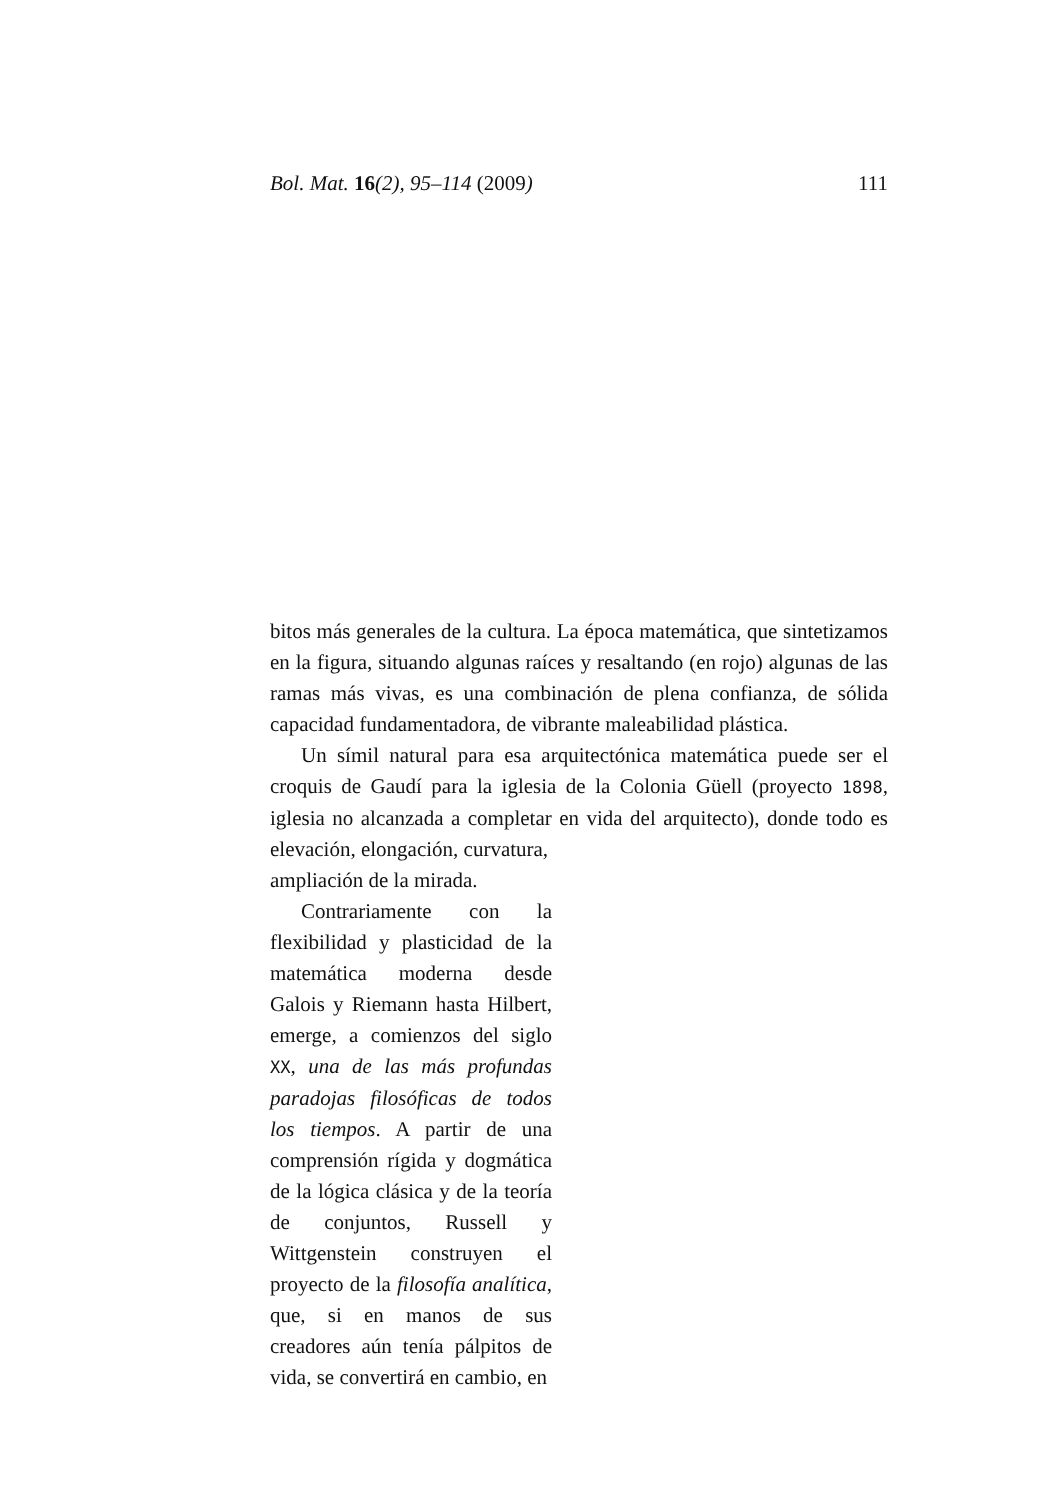Bol. Mat. 16(2), 95–114 (2009) 111
bitos más generales de la cultura. La época matemática, que sintetizamos en la figura, situando algunas raíces y resaltando (en rojo) algunas de las ramas más vivas, es una combinación de plena confianza, de sólida capacidad fundamentadora, de vibrante maleabilidad plástica.
Un símil natural para esa arquitectónica matemática puede ser el croquis de Gaudí para la iglesia de la Colonia Güell (proyecto 1898, iglesia no alcanzada a completar en vida del arquitecto), donde todo es elevación, elongación, curvatura,
ampliación de la mirada.
Contrariamente con la flexibilidad y plasticidad de la matemática moderna desde Galois y Riemann hasta Hilbert, emerge, a comienzos del siglo XX, una de las más profundas paradojas filosóficas de todos los tiempos. A partir de una comprensión rígida y dogmática de la lógica clásica y de la teoría de conjuntos, Russell y Wittgenstein construyen el proyecto de la filosofía analítica, que, si en manos de sus creadores aún tenía pálpitos de vida, se convertirá en cambio, en